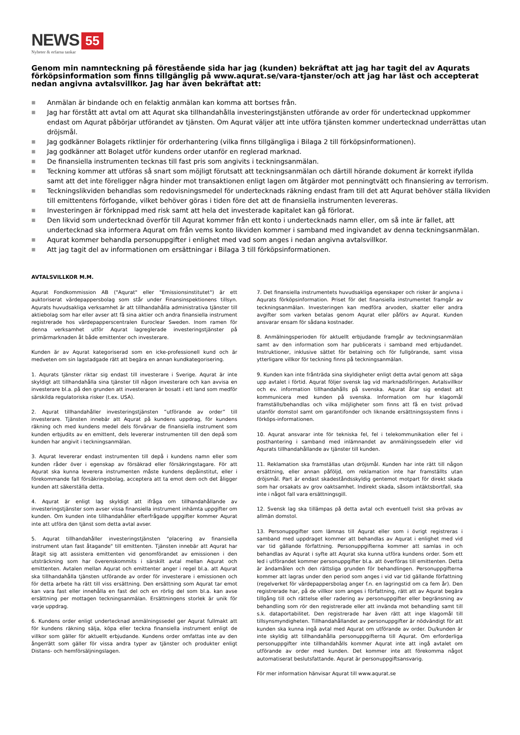NEWS 55
Nyheter & erfarna tankar
Genom min namnteckning på förestående sida har jag (kunden) bekräftat att jag har tagit del av Aqurats förköpsinformation som finns tillgänglig på www.aqurat.se/vara-tjanster/och att jag har läst och accepterat nedan angivna avtalsvillkor. Jag har även bekräftat att:
■ Anmälan är bindande och en felaktig anmälan kan komma att bortses från.
■ Jag har förstått att avtal om att Aqurat ska tillhandahålla investeringstjänsten utförande av order för undertecknad uppkommer endast om Aqurat påbörjar utförandet av tjänsten. Om Aqurat väljer att inte utföra tjänsten kommer undertecknad underrättas utan dröjsmål.
■ Jag godkänner Bolagets riktlinjer för orderhantering (vilka finns tillgängliga i Bilaga 2 till förköpsinformationen).
■ Jag godkänner att Bolaget utför kundens order utanför en reglerad marknad.
■ De finansiella instrumenten tecknas till fast pris som angivits i teckningsanmälan.
■ Teckning kommer att utföras så snart som möjligt förutsatt att teckningsanmälan och därtill hörande dokument är korrekt ifyllda samt att det inte föreligger några hinder mot transaktionen enligt lagen om åtgärder mot penningtvätt och finansiering av terrorism.
■ Teckningslikviden behandlas som redovisningsmedel för undertecknads räkning endast fram till det att Aqurat behöver ställa likviden till emittentens förfogande, vilket behöver göras i tiden före det att de finansiella instrumenten levereras.
■ Investeringen är förknippad med risk samt att hela det investerade kapitalet kan gå förlorat.
■ Den likvid som undertecknad överför till Aqurat kommer från ett konto i undertecknads namn eller, om så inte är fallet, att undertecknad ska informera Aqurat om från vems konto likviden kommer i samband med ingivandet av denna teckningsanmälan.
■ Aqurat kommer behandla personuppgifter i enlighet med vad som anges i nedan angivna avtalsvillkor.
■ Att jag tagit del av informationen om ersättningar i Bilaga 3 till förköpsinformationen.
AVTALSVILLKOR M.M.
Aqurat Fondkommission AB ("Aqurat" eller "Emissionsinstitutet") är ett auktoriserat värdepappersbolag som står under Finansinspektionens tillsyn. Aqurats huvudsakliga verksamhet är att tillhandahålla administrativa tjänster till aktiebolag som har eller avser att få sina aktier och andra finansiella instrument registrerade hos värdepapperscentralen Euroclear Sweden. Inom ramen för denna verksamhet utför Aqurat lagreglerade investeringstjänster på primärmarknaden åt både emittenter och investerare.
Kunden är av Aqurat kategoriserad som en icke-professionell kund och är medveten om sin lagstadgade rätt att begära en annan kundkategorisering.
1. Aqurats tjänster riktar sig endast till investerare i Sverige. Aqurat är inte skyldigt att tillhandahålla sina tjänster till någon investerare och kan avvisa en investerare bl.a. på den grunden att investeraren är bosatt i ett land som medför särskilda regulatoriska risker (t.ex. USA).
2. Aqurat tillhandahåller investeringstjänsten ”utförande av order” till investerare. Tjänsten innebär att Aqurat på kundens uppdrag, för kundens räkning och med kundens medel dels förvärvar de finansiella instrument som kunden erbjudits av en emittent, dels levererar instrumenten till den depå som kunden har angivit i teckningsanmälan.
3. Aqurat levererar endast instrumenten till depå i kundens namn eller som kunden råder över i egenskap av försäkrad eller försäkringstagare. För att Aqurat ska kunna leverera instrumenten måste kundens depåinstitut, eller i förekommande fall försäkringsbolag, acceptera att ta emot dem och det åligger kunden att säkerställa detta.
4. Aqurat är enligt lag skyldigt att ifråga om tillhandahållande av investeringstjänster som avser vissa finansiella instrument inhämta uppgifter om kunden. Om kunden inte tillhandahåller efterfrågade uppgifter kommer Aqurat inte att utföra den tjänst som detta avtal avser.
5. Aqurat tillhandahåller investeringstjänsten "placering av finansiella instrument utan fast åtagande" till emittenten. Tjänsten innebär att Aqurat har åtagit sig att assistera emittenten vid genomförandet av emissionen i den utsträckning som har överenskommits i särskilt avtal mellan Aqurat och emittenten. Avtalen mellan Aqurat och emittenter anger i regel bl.a. att Aqurat ska tillhandahålla tjänsten utförande av order för investerare i emissionen och för detta arbete ha rätt till viss ersättning. Den ersättning som Aqurat tar emot kan vara fast eller innehålla en fast del och en rörlig del som bl.a. kan avse ersättning per mottagen teckningsanmälan. Ersättningens storlek är unik för varje uppdrag.
6. Kundens order enligt undertecknad anmälningssedel ger Aqurat fullmakt att för kundens räkning sälja, köpa eller teckna finansiella instrument enligt de villkor som gäller för aktuellt erbjudande. Kundens order omfattas inte av den ångerrätt som gäller för vissa andra typer av tjänster och produkter enligt Distans- och hemförsäljningslagen.
7. Det finansiella instrumentets huvudsakliga egenskaper och risker är angivna i Aqurats förköpsinformation. Priset för det finansiella instrumentet framgår av teckningsanmälan. Investeringen kan medföra arvoden, skatter eller andra avgifter som varken betalas genom Aqurat eller påförs av Aqurat. Kunden ansvarar ensam för sådana kostnader.
8. Anmälningsperioden för aktuellt erbjudande framgår av teckningsanmälan samt av den information som har publicerats i samband med erbjudandet. Instruktioner, inklusive sättet för betalning och för fullgörande, samt vissa ytterligare villkor för teckning finns på teckningsanmälan.
9. Kunden kan inte frånträda sina skyldigheter enligt detta avtal genom att säga upp avtalet i förtid. Aqurat följer svensk lag vid marknadsföringen. Avtalsvillkor och ev. information tillhandahålls på svenska. Aqurat åtar sig endast att kommunicera med kunden på svenska. Information om hur klagomål framställs/behandlas och vilka möjligheter som finns att få en tvist prövad utanför domstol samt om garantifonder och liknande ersättningssystem finns i förköps-informationen.
10. Aqurat ansvarar inte för tekniska fel, fel i telekommunikation eller fel i posthantering i samband med inlämnandet av anmälningssedeln eller vid Aqurats tillhandahållande av tjänster till kunden.
11. Reklamation ska framställas utan dröjsmål. Kunden har inte rätt till någon ersättning, eller annan påföljd, om reklamation inte har framställts utan dröjsmål. Part är endast skadeståndsskyldig gentemot motpart för direkt skada som har orsakats av grov oaktsamhet. Indirekt skada, såsom intäktsbortfall, ska inte i något fall vara ersättningsgill.
12. Svensk lag ska tillämpas på detta avtal och eventuell tvist ska prövas av allmän domstol.
13. Personuppgifter som lämnas till Aqurat eller som i övrigt registreras i samband med uppdraget kommer att behandlas av Aqurat i enlighet med vid var tid gällande författning. Personuppgifterna kommer att samlas in och behandlas av Aqurat i syfte att Aqurat ska kunna utföra kundens order. Som ett led i utförandet kommer personuppgifter bl.a. att överföras till emittenten. Detta är ändamålen och den rättsliga grunden för behandlingen. Personuppgifterna kommer att lagras under den period som anges i vid var tid gällande författning (regelverket för värdepappersbolag anger f.n. en lagringstid om ca fem år). Den registrerade har, på de villkor som anges i författning, rätt att av Aqurat begära tillgång till och rättelse eller radering av personuppgifter eller begränsning av behandling som rör den registrerade eller att invända mot behandling samt till s.k. dataportabilitet. Den registrerade har även rätt att inge klagomål till tillsynsmyndigheten. Tillhandahållandet av personuppgifter är nödvändigt för att kunden ska kunna ingå avtal med Aqurat om utförande av order. Du/kunden är inte skyldig att tillhandahålla personuppgifterna till Aqurat. Om erforderliga personuppgifter inte tillhandahålls kommer Aqurat inte att ingå avtalet om utförande av order med kunden. Det kommer inte att förekomma något automatiserat beslutsfattande. Aqurat är personuppgiftsansvarig.
För mer information hänvisar Aqurat till www.aqurat.se